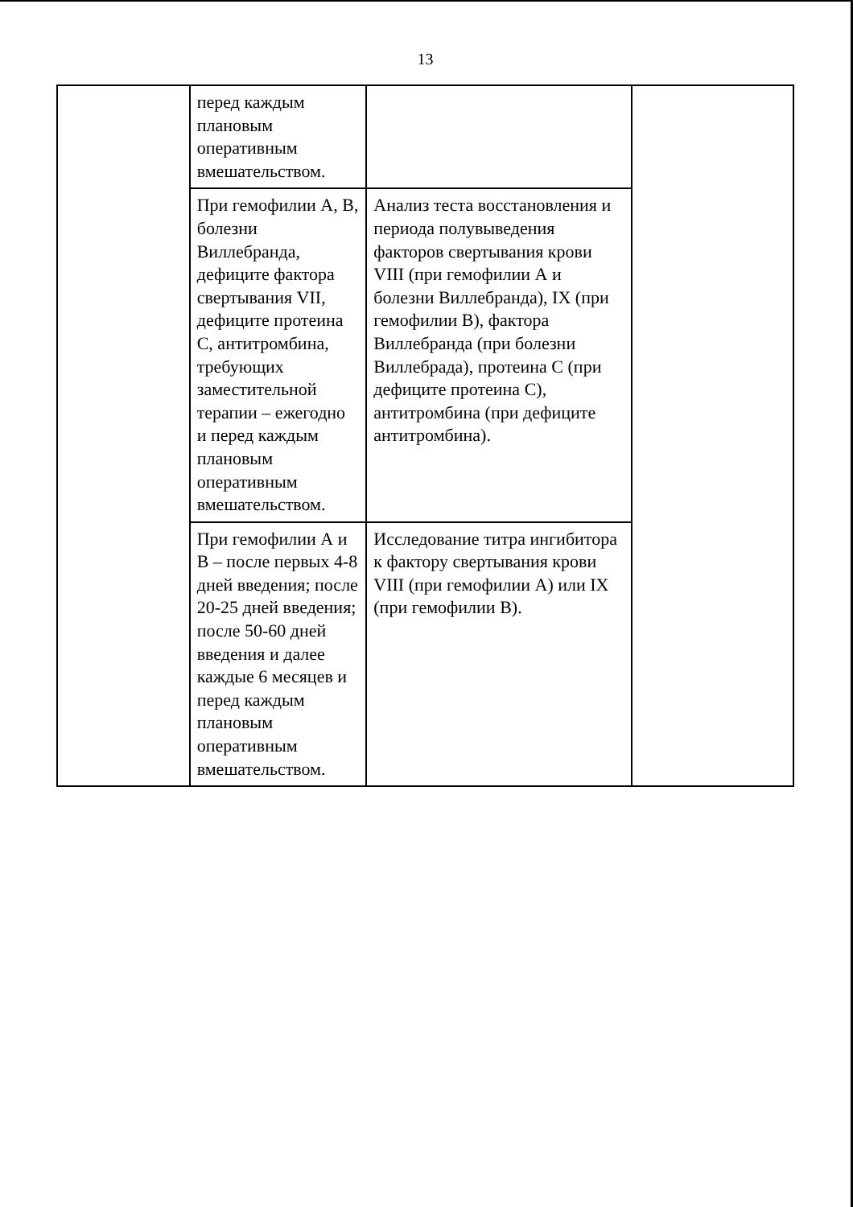13
| | перед каждым плановым оперативным вмешательством. | | |
| | При гемофилии А, В, болезни Виллебранда, дефиците фактора свертывания VII, дефиците протеина С, антитромбина, требующих заместительной терапии – ежегодно и перед каждым плановым оперативным вмешательством. | Анализ теста восстановления и периода полувыведения факторов свертывания крови VIII (при гемофилии А и болезни Виллебранда), IX (при гемофилии В), фактора Виллебранда (при болезни Виллебрада), протеина С (при дефиците протеина С), антитромбина (при дефиците антитромбина). | |
| | При гемофилии А и В – после первых 4-8 дней введения; после 20-25 дней введения; после 50-60 дней введения и далее каждые 6 месяцев и перед каждым плановым оперативным вмешательством. | Исследование титра ингибитора к фактору свертывания крови VIII (при гемофилии А) или IX (при гемофилии В). | |